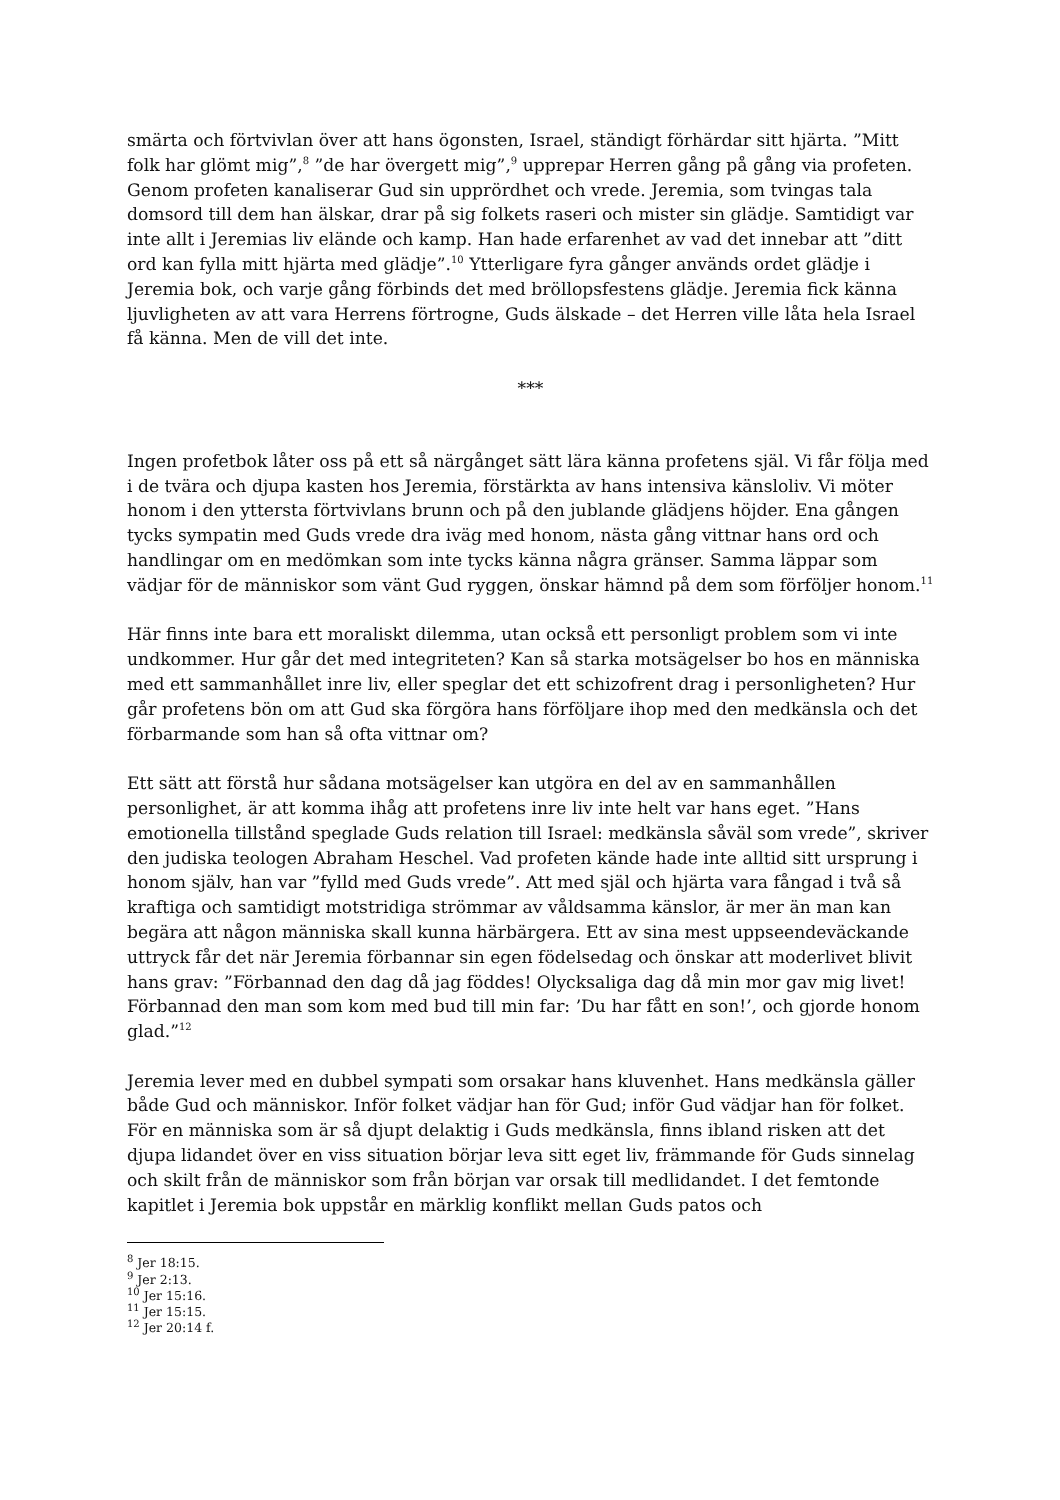smärta och förtvivlan över att hans ögonsten, Israel, ständigt förhärdar sitt hjärta. ”Mitt folk har glömt mig”,<sup>8</sup> ”de har övergett mig”,<sup>9</sup> upprepar Herren gång på gång via profeten. Genom profeten kanaliserar Gud sin upprördhet och vrede. Jeremia, som tvingas tala domsord till dem han älskar, drar på sig folkets raseri och mister sin glädje. Samtidigt var inte allt i Jeremias liv elände och kamp. Han hade erfarenhet av vad det innebar att ”ditt ord kan fylla mitt hjärta med glädje”.<sup>10</sup> Ytterligare fyra gånger används ordet glädje i Jeremia bok, och varje gång förbinds det med bröllopsfestens glädje. Jeremia fick känna ljuvligheten av att vara Herrens förtrogne, Guds älskade – det Herren ville låta hela Israel få känna. Men de vill det inte.
***
Ingen profetbok låter oss på ett så närgånget sätt lära känna profetens själ. Vi får följa med i de tvära och djupa kasten hos Jeremia, förstärkta av hans intensiva känsloliv. Vi möter honom i den yttersta förtvivlans brunn och på den jublande glädjens höjder. Ena gången tycks sympatin med Guds vrede dra iväg med honom, nästa gång vittnar hans ord och handlingar om en medömkan som inte tycks känna några gränser. Samma läppar som vädjar för de människor som vänt Gud ryggen, önskar hämnd på dem som förföljer honom.<sup>11</sup>
Här finns inte bara ett moraliskt dilemma, utan också ett personligt problem som vi inte undkommer. Hur går det med integriteten? Kan så starka motsägelser bo hos en människa med ett sammanhållet inre liv, eller speglar det ett schizofrent drag i personligheten? Hur går profetens bön om att Gud ska förgöra hans förföljare ihop med den medkänsla och det förbarmande som han så ofta vittnar om?
Ett sätt att förstå hur sådana motsägelser kan utgöra en del av en sammanhållen personlighet, är att komma ihåg att profetens inre liv inte helt var hans eget. ”Hans emotionella tillstånd speglade Guds relation till Israel: medkänsla såväl som vrede”, skriver den judiska teologen Abraham Heschel. Vad profeten kände hade inte alltid sitt ursprung i honom själv, han var ”fylld med Guds vrede”. Att med själ och hjärta vara fångad i två så kraftiga och samtidigt motstridiga strömmar av våldsamma känslor, är mer än man kan begära att någon människa skall kunna härbärgera. Ett av sina mest uppseendeväckande uttryck får det när Jeremia förbannar sin egen födelsedag och önskar att moderlivet blivit hans grav: ”Förbannad den dag då jag föddes! Olycksaliga dag då min mor gav mig livet! Förbannad den man som kom med bud till min far: ’Du har fått en son!’, och gjorde honom glad.”<sup>12</sup>
Jeremia lever med en dubbel sympati som orsakar hans kluvenhet. Hans medkänsla gäller både Gud och människor. Inför folket vädjar han för Gud; inför Gud vädjar han för folket. För en människa som är så djupt delaktig i Guds medkänsla, finns ibland risken att det djupa lidandet över en viss situation börjar leva sitt eget liv, främmande för Guds sinnelag och skilt från de människor som från början var orsak till medlidandet. I det femtonde kapitlet i Jeremia bok uppstår en märklig konflikt mellan Guds patos och
<sup>8</sup> Jer 18:15.
<sup>9</sup> Jer 2:13.
<sup>10</sup> Jer 15:16.
<sup>11</sup> Jer 15:15.
<sup>12</sup> Jer 20:14 f.